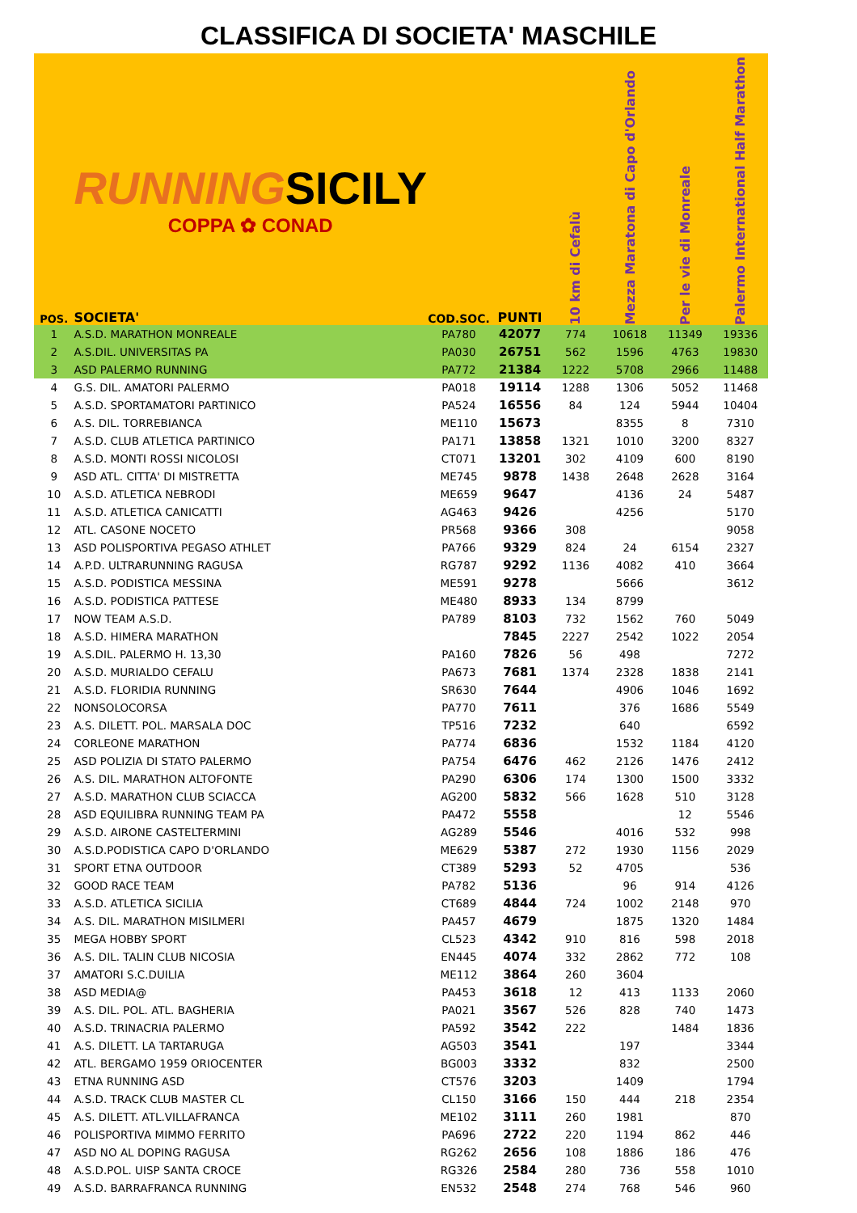CLASSIFICA DI SOCIETA' MASCHILE
| POS. | RUNNING SICILY COPPA ✿ CONAD SOCIETA' | COD.SOC. | PUNTI | 10 km di Cefalù | Mezza Maratona di Capo d'Orlando | Per le vie di Monreale | Palermo International Half Marathon |
| --- | --- | --- | --- | --- | --- | --- | --- |
| 1 | A.S.D. MARATHON MONREALE | PA780 | 42077 | 774 | 10618 | 11349 | 19336 |
| 2 | A.S.DIL. UNIVERSITAS PA | PA030 | 26751 | 562 | 1596 | 4763 | 19830 |
| 3 | ASD PALERMO RUNNING | PA772 | 21384 | 1222 | 5708 | 2966 | 11488 |
| 4 | G.S. DIL. AMATORI PALERMO | PA018 | 19114 | 1288 | 1306 | 5052 | 11468 |
| 5 | A.S.D. SPORTAMATORI PARTINICO | PA524 | 16556 | 84 | 124 | 5944 | 10404 |
| 6 | A.S. DIL. TORREBIANCA | ME110 | 15673 | | 8355 | 8 | 7310 |
| 7 | A.S.D. CLUB ATLETICA PARTINICO | PA171 | 13858 | 1321 | 1010 | 3200 | 8327 |
| 8 | A.S.D. MONTI ROSSI NICOLOSI | CT071 | 13201 | 302 | 4109 | 600 | 8190 |
| 9 | ASD ATL. CITTA' DI MISTRETTA | ME745 | 9878 | 1438 | 2648 | 2628 | 3164 |
| 10 | A.S.D. ATLETICA NEBRODI | ME659 | 9647 | | 4136 | 24 | 5487 |
| 11 | A.S.D. ATLETICA CANICATTI | AG463 | 9426 | | 4256 | | 5170 |
| 12 | ATL. CASONE NOCETO | PR568 | 9366 | 308 | | | 9058 |
| 13 | ASD POLISPORTIVA PEGASO ATHLET | PA766 | 9329 | 824 | 24 | 6154 | 2327 |
| 14 | A.P.D. ULTRARUNNING RAGUSA | RG787 | 9292 | 1136 | 4082 | 410 | 3664 |
| 15 | A.S.D. PODISTICA MESSINA | ME591 | 9278 | | 5666 | | 3612 |
| 16 | A.S.D. PODISTICA PATTESE | ME480 | 8933 | 134 | 8799 | | |
| 17 | NOW TEAM A.S.D. | PA789 | 8103 | 732 | 1562 | 760 | 5049 |
| 18 | A.S.D. HIMERA MARATHON | | 7845 | 2227 | 2542 | 1022 | 2054 |
| 19 | A.S.DIL. PALERMO H. 13,30 | PA160 | 7826 | 56 | 498 | | 7272 |
| 20 | A.S.D. MURIALDO CEFALU | PA673 | 7681 | 1374 | 2328 | 1838 | 2141 |
| 21 | A.S.D. FLORIDIA RUNNING | SR630 | 7644 | | 4906 | 1046 | 1692 |
| 22 | NONSOLOCORSA | PA770 | 7611 | | 376 | 1686 | 5549 |
| 23 | A.S. DILETT. POL. MARSALA DOC | TP516 | 7232 | | 640 | | 6592 |
| 24 | CORLEONE MARATHON | PA774 | 6836 | | 1532 | 1184 | 4120 |
| 25 | ASD POLIZIA DI STATO PALERMO | PA754 | 6476 | 462 | 2126 | 1476 | 2412 |
| 26 | A.S. DIL. MARATHON ALTOFONTE | PA290 | 6306 | 174 | 1300 | 1500 | 3332 |
| 27 | A.S.D. MARATHON CLUB SCIACCA | AG200 | 5832 | 566 | 1628 | 510 | 3128 |
| 28 | ASD EQUILIBRA RUNNING TEAM PA | PA472 | 5558 | | | 12 | 5546 |
| 29 | A.S.D. AIRONE CASTELTERMINI | AG289 | 5546 | | 4016 | 532 | 998 |
| 30 | A.S.D.PODISTICA CAPO D'ORLANDO | ME629 | 5387 | 272 | 1930 | 1156 | 2029 |
| 31 | SPORT ETNA OUTDOOR | CT389 | 5293 | 52 | 4705 | | 536 |
| 32 | GOOD RACE TEAM | PA782 | 5136 | | 96 | 914 | 4126 |
| 33 | A.S.D. ATLETICA SICILIA | CT689 | 4844 | 724 | 1002 | 2148 | 970 |
| 34 | A.S. DIL. MARATHON MISILMERI | PA457 | 4679 | | 1875 | 1320 | 1484 |
| 35 | MEGA HOBBY SPORT | CL523 | 4342 | 910 | 816 | 598 | 2018 |
| 36 | A.S. DIL. TALIN CLUB NICOSIA | EN445 | 4074 | 332 | 2862 | 772 | 108 |
| 37 | AMATORI S.C.DUILIA | ME112 | 3864 | 260 | 3604 | | |
| 38 | ASD MEDIA@ | PA453 | 3618 | 12 | 413 | 1133 | 2060 |
| 39 | A.S. DIL. POL. ATL. BAGHERIA | PA021 | 3567 | 526 | 828 | 740 | 1473 |
| 40 | A.S.D. TRINACRIA PALERMO | PA592 | 3542 | 222 | | 1484 | 1836 |
| 41 | A.S. DILETT. LA TARTARUGA | AG503 | 3541 | | 197 | | 3344 |
| 42 | ATL. BERGAMO 1959 ORIOCENTER | BG003 | 3332 | | 832 | | 2500 |
| 43 | ETNA RUNNING ASD | CT576 | 3203 | | 1409 | | 1794 |
| 44 | A.S.D. TRACK CLUB MASTER CL | CL150 | 3166 | 150 | 444 | 218 | 2354 |
| 45 | A.S. DILETT. ATL.VILLAFRANCA | ME102 | 3111 | 260 | 1981 | | 870 |
| 46 | POLISPORTIVA MIMMO FERRITO | PA696 | 2722 | 220 | 1194 | 862 | 446 |
| 47 | ASD NO AL DOPING RAGUSA | RG262 | 2656 | 108 | 1886 | 186 | 476 |
| 48 | A.S.D.POL. UISP SANTA CROCE | RG326 | 2584 | 280 | 736 | 558 | 1010 |
| 49 | A.S.D. BARRAFRANCA RUNNING | EN532 | 2548 | 274 | 768 | 546 | 960 |